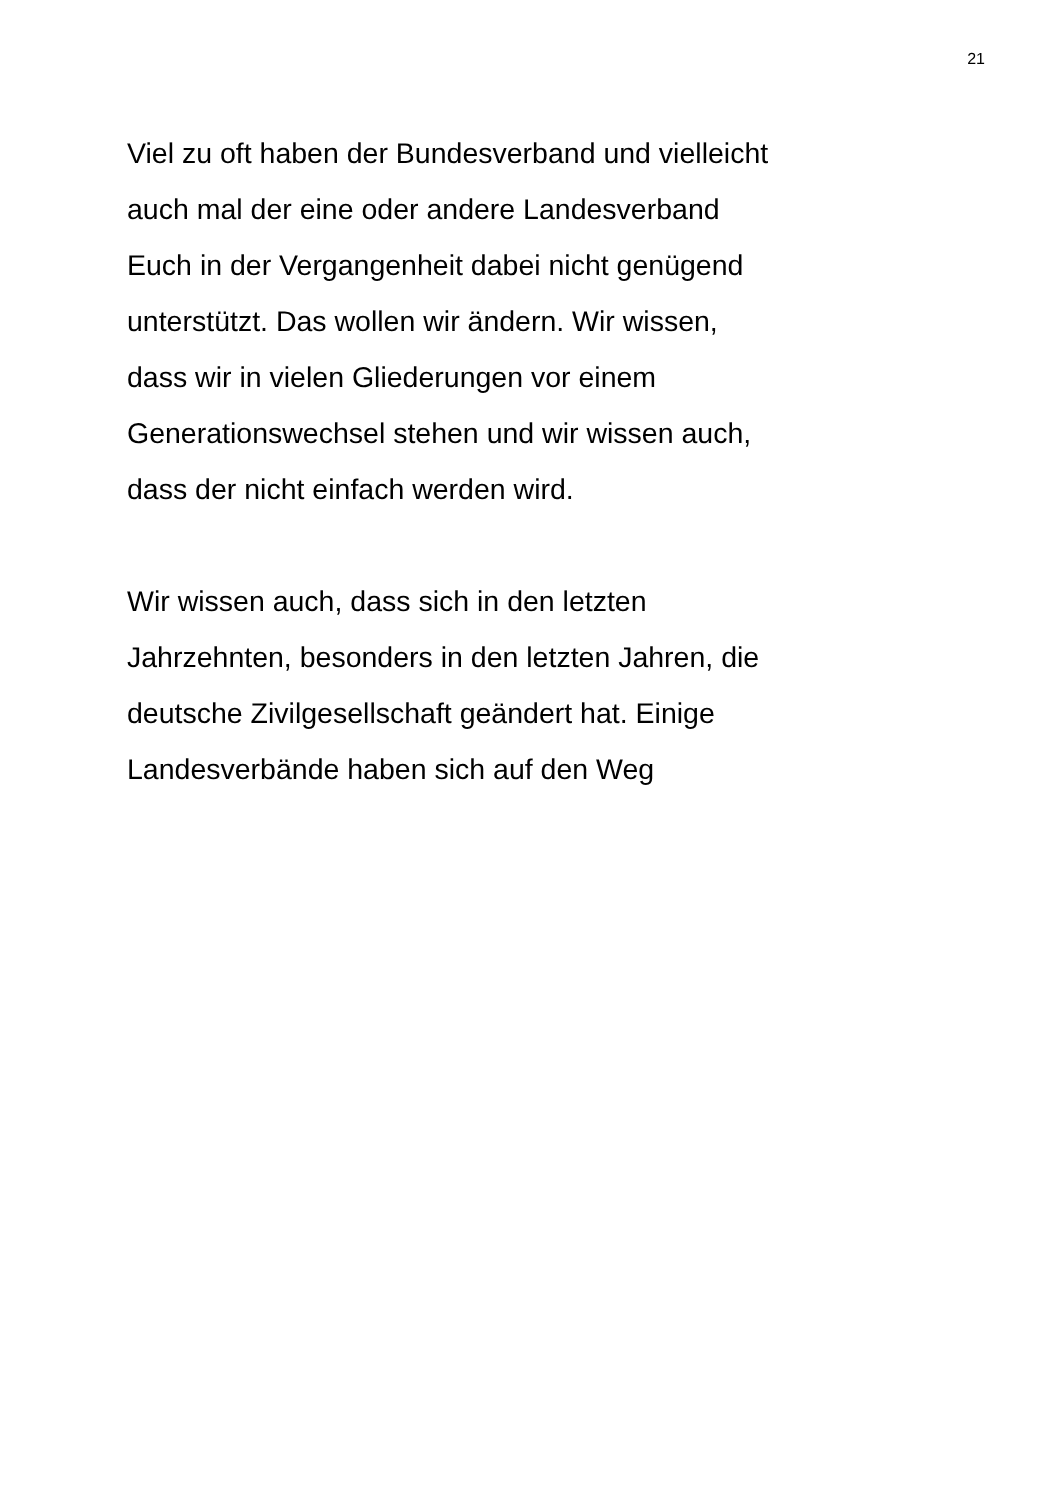21
Viel zu oft haben der Bundesverband und vielleicht
auch mal der eine oder andere Landesverband
Euch in der Vergangenheit dabei nicht genügend
unterstützt. Das wollen wir ändern. Wir wissen,
dass wir in vielen Gliederungen vor einem
Generationswechsel stehen und wir wissen auch,
dass der nicht einfach werden wird.
Wir wissen auch, dass sich in den letzten
Jahrzehnten, besonders in den letzten Jahren, die
deutsche Zivilgesellschaft geändert hat. Einige
Landesverbände haben sich auf den Weg